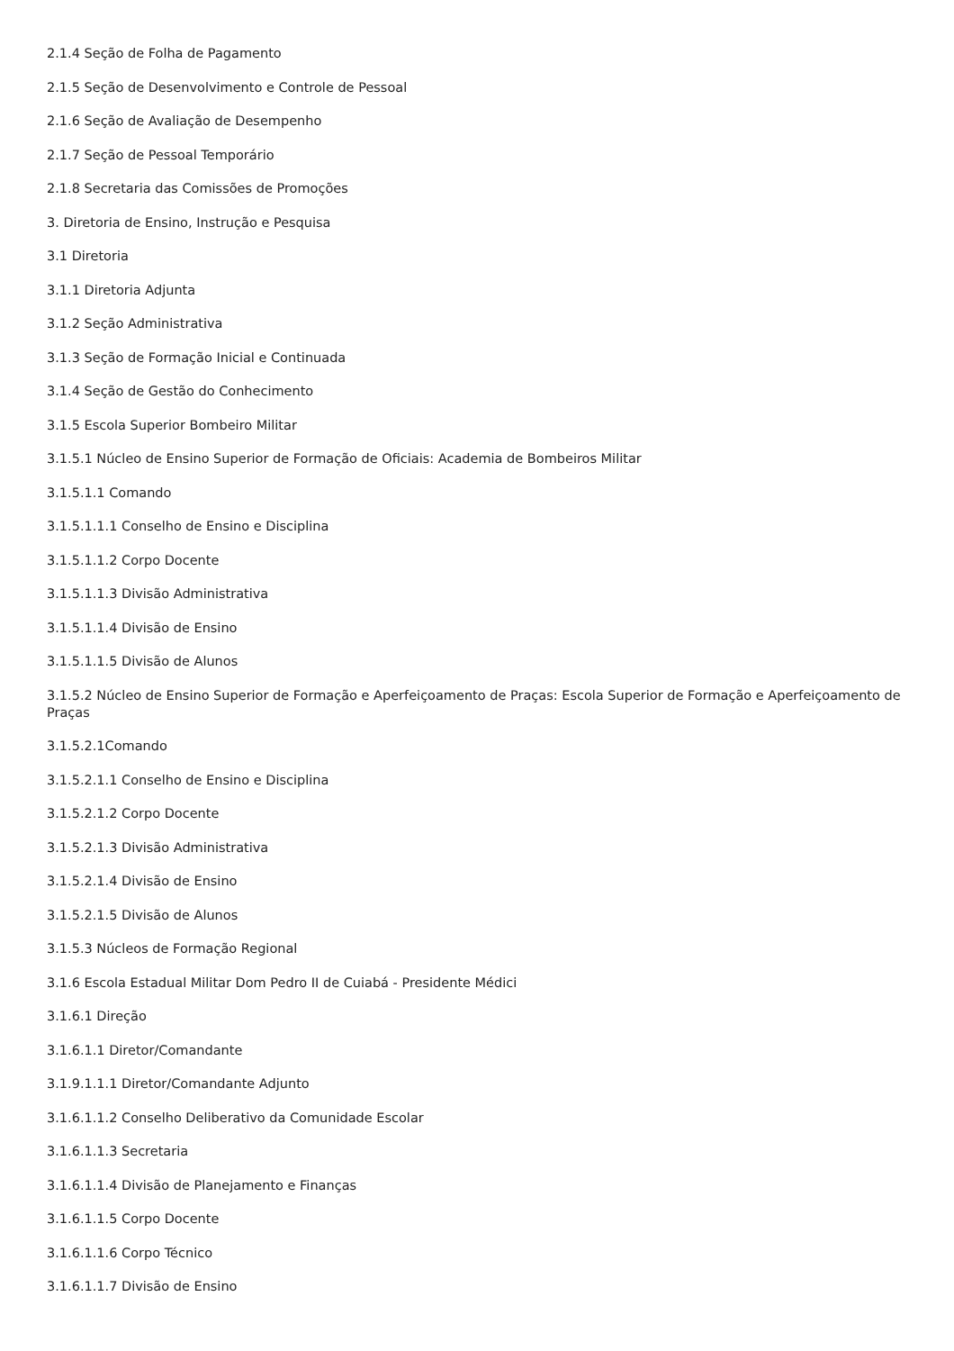2.1.4 Seção de Folha de Pagamento
2.1.5 Seção de Desenvolvimento e Controle de Pessoal
2.1.6 Seção de Avaliação de Desempenho
2.1.7 Seção de Pessoal Temporário
2.1.8 Secretaria das Comissões de Promoções
3. Diretoria de Ensino, Instrução e Pesquisa
3.1 Diretoria
3.1.1 Diretoria Adjunta
3.1.2 Seção Administrativa
3.1.3 Seção de Formação Inicial e Continuada
3.1.4 Seção de Gestão do Conhecimento
3.1.5 Escola Superior Bombeiro Militar
3.1.5.1 Núcleo de Ensino Superior de Formação de Oficiais: Academia de Bombeiros Militar
3.1.5.1.1 Comando
3.1.5.1.1.1 Conselho de Ensino e Disciplina
3.1.5.1.1.2 Corpo Docente
3.1.5.1.1.3 Divisão Administrativa
3.1.5.1.1.4 Divisão de Ensino
3.1.5.1.1.5 Divisão de Alunos
3.1.5.2 Núcleo de Ensino Superior de Formação e Aperfeiçoamento de Praças: Escola Superior de Formação e Aperfeiçoamento de Praças
3.1.5.2.1Comando
3.1.5.2.1.1 Conselho de Ensino e Disciplina
3.1.5.2.1.2 Corpo Docente
3.1.5.2.1.3 Divisão Administrativa
3.1.5.2.1.4 Divisão de Ensino
3.1.5.2.1.5 Divisão de Alunos
3.1.5.3 Núcleos de Formação Regional
3.1.6 Escola Estadual Militar Dom Pedro II de Cuiabá - Presidente Médici
3.1.6.1 Direção
3.1.6.1.1 Diretor/Comandante
3.1.9.1.1.1 Diretor/Comandante Adjunto
3.1.6.1.1.2 Conselho Deliberativo da Comunidade Escolar
3.1.6.1.1.3 Secretaria
3.1.6.1.1.4 Divisão de Planejamento e Finanças
3.1.6.1.1.5 Corpo Docente
3.1.6.1.1.6 Corpo Técnico
3.1.6.1.1.7 Divisão de Ensino